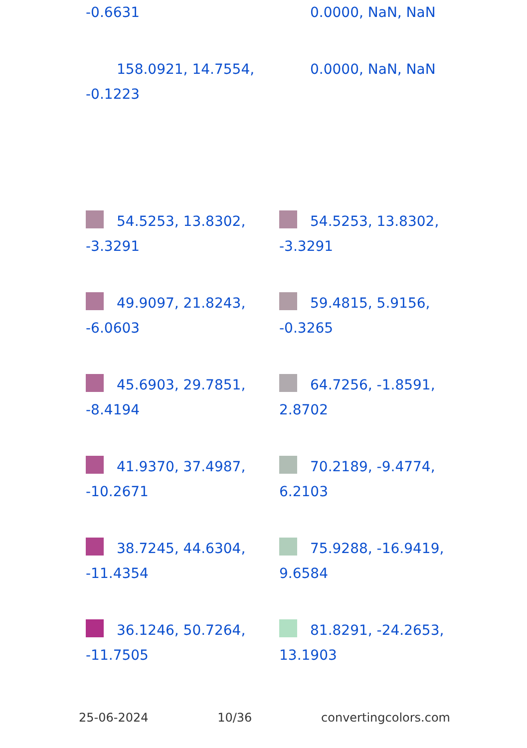-0.6631 0.0000, NaN, NaN
158.0921, 14.7554, -0.1223
0.0000, NaN, NaN
54.5253, 13.8302, -3.3291
54.5253, 13.8302, -3.3291
49.9097, 21.8243, -6.0603
59.4815, 5.9156, -0.3265
45.6903, 29.7851, -8.4194
64.7256, -1.8591, 2.8702
41.9370, 37.4987, -10.2671
70.2189, -9.4774, 6.2103
38.7245, 44.6304, -11.4354
75.9288, -16.9419, 9.6584
36.1246, 50.7264, -11.7505
81.8291, -24.2653, 13.1903
25-06-2024 10/36 convertingcolors.com